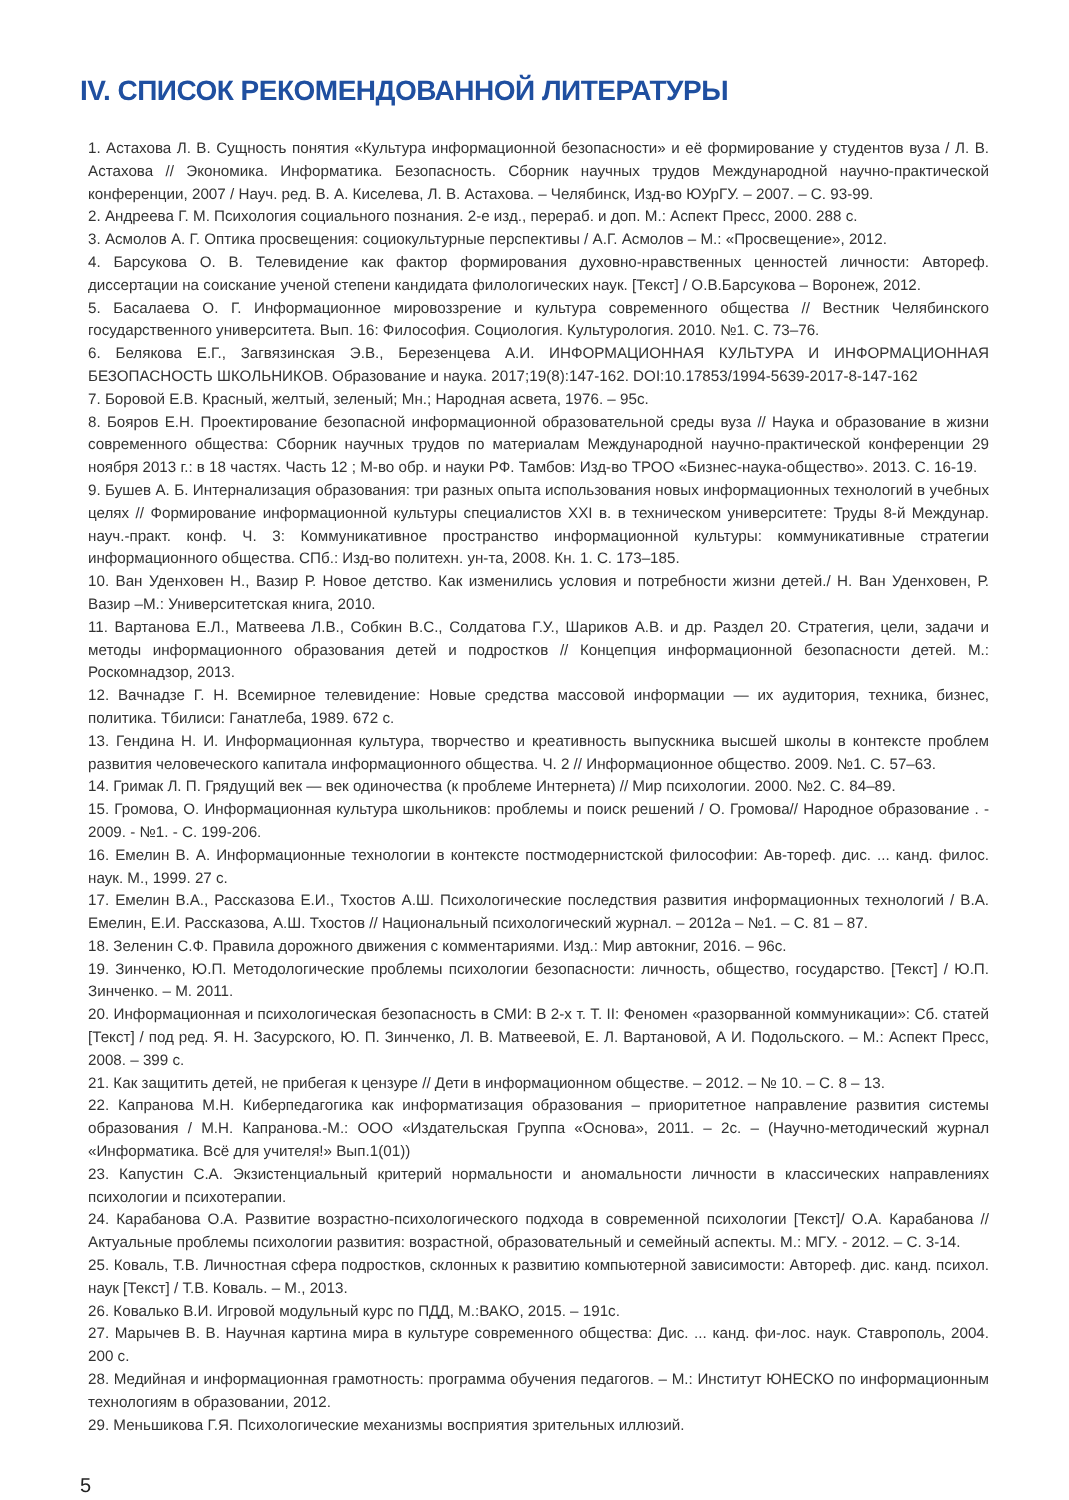IV. СПИСОК РЕКОМЕНДОВАННОЙ ЛИТЕРАТУРЫ
1. Астахова Л. В. Сущность понятия «Культура информационной безопасности» и её формирование у студентов вуза / Л. В. Астахова // Экономика. Информатика. Безопасность. Сборник научных трудов Международной научно-практической конференции, 2007 / Науч. ред. В. А. Киселева, Л. В. Астахова. – Челябинск, Изд-во ЮУрГУ. – 2007. – С. 93-99.
2. Андреева Г. М. Психология социального познания. 2-е изд., перераб. и доп. М.: Аспект Пресс, 2000. 288 с.
3. Асмолов А. Г. Оптика просвещения: социокультурные перспективы / А.Г. Асмолов – М.: «Просвещение», 2012.
4. Барсукова О. В. Телевидение как фактор формирования духовно-нравственных ценностей личности: Автореф. диссертации на соискание ученой степени кандидата филологических наук. [Текст] / О.В.Барсукова – Воронеж, 2012.
5. Басалаева О. Г. Информационное мировоззрение и культура современного общества // Вестник Челябинского государственного университета. Вып. 16: Философия. Социология. Культурология. 2010. №1. С. 73–76.
6. Белякова Е.Г., Загвязинская Э.В., Березенцева А.И. ИНФОРМАЦИОННАЯ КУЛЬТУРА И ИНФОРМАЦИОННАЯ БЕЗОПАСНОСТЬ ШКОЛЬНИКОВ. Образование и наука. 2017;19(8):147-162. DOI:10.17853/1994-5639-2017-8-147-162
7. Боровой Е.В. Красный, желтый, зеленый; Мн.; Народная асвета, 1976. – 95с.
8. Бояров Е.Н. Проектирование безопасной информационной образовательной среды вуза // Наука и образование в жизни современного общества: Сборник научных трудов по материалам Международной научно-практической конференции 29 ноября 2013 г.: в 18 частях. Часть 12 ; М-во обр. и науки РФ. Тамбов: Изд-во ТРОО «Бизнес-наука-общество». 2013. С. 16-19.
9. Бушев А. Б. Интернализация образования: три разных опыта использования новых информационных технологий в учебных целях // Формирование информационной культуры специалистов XXI в. в техническом университете: Труды 8-й Междунар. науч.-практ. конф. Ч. 3: Коммуникативное пространство информационной культуры: коммуникативные стратегии информационного общества. СПб.: Изд-во политехн. ун-та, 2008. Кн. 1. С. 173–185.
10. Ван Уденховен Н., Вазир Р. Новое детство. Как изменились условия и потребности жизни детей./ Н. Ван Уденховен, Р. Вазир –М.: Университетская книга, 2010.
11. Вартанова Е.Л., Матвеева Л.В., Собкин В.С., Солдатова Г.У., Шариков А.В. и др. Раздел 20. Стратегия, цели, задачи и методы информационного образования детей и подростков // Концепция информационной безопасности детей. М.: Роскомнадзор, 2013.
12. Вачнадзе Г. Н. Всемирное телевидение: Новые средства массовой информации — их аудитория, техника, бизнес, политика. Тбилиси: Ганатлеба, 1989. 672 с.
13. Гендина Н. И. Информационная культура, творчество и креативность выпускника высшей школы в контексте проблем развития человеческого капитала информационного общества. Ч. 2 // Информационное общество. 2009. №1. С. 57–63.
14. Гримак Л. П. Грядущий век — век одиночества (к проблеме Интернета) // Мир психологии. 2000. №2. С. 84–89.
15. Громова, О. Информационная культура школьников: проблемы и поиск решений / О. Громова// Народное образование . - 2009. - №1. - С. 199-206.
16. Емелин В. А. Информационные технологии в контексте постмодернистской философии: Ав-тореф. дис. ... канд. филос. наук. М., 1999. 27 с.
17. Емелин В.А., Рассказова Е.И., Тхостов А.Ш. Психологические последствия развития информационных технологий / В.А. Емелин, Е.И. Рассказова, А.Ш. Тхостов // Национальный психологический журнал. – 2012а – №1. – С. 81 – 87.
18. Зеленин С.Ф. Правила дорожного движения с комментариями. Изд.: Мир автокниг, 2016. – 96с.
19. Зинченко, Ю.П. Методологические проблемы психологии безопасности: личность, общество, государство. [Текст] / Ю.П. Зинченко. – М. 2011.
20. Информационная и психологическая безопасность в СМИ: В 2-х т. Т. II: Феномен «разорванной коммуникации»: Сб. статей [Текст] / под ред. Я. Н. Засурского, Ю. П. Зинченко, Л. В. Матвеевой, Е. Л. Вартановой, А И. Подольского. – М.: Аспект Пресс, 2008. – 399 с.
21. Как защитить детей, не прибегая к цензуре // Дети в информационном обществе. – 2012. – № 10. – С. 8 – 13.
22. Капранова М.Н. Киберпедагогика как информатизация образования – приоритетное направление развития системы образования / М.Н. Капранова.-М.: ООО «Издательская Группа «Основа», 2011. – 2с. – (Научно-методический журнал «Информатика. Всё для учителя!» Вып.1(01))
23. Капустин С.А. Экзистенциальный критерий нормальности и аномальности личности в классических направлениях психологии и психотерапии.
24. Карабанова О.А. Развитие возрастно-психологического подхода в современной психологии [Текст]/ О.А. Карабанова // Актуальные проблемы психологии развития: возрастной, образовательный и семейный аспекты. М.: МГУ. - 2012. – С. 3-14.
25. Коваль, Т.В. Личностная сфера подростков, склонных к развитию компьютерной зависимости: Автореф. дис. канд. психол. наук [Текст] / Т.В. Коваль. – М., 2013.
26. Ковалько В.И. Игровой модульный курс по ПДД, М.:ВАКО, 2015. – 191с.
27. Марычев В. В. Научная картина мира в культуре современного общества: Дис. ... канд. фи-лос. наук. Ставрополь, 2004. 200 с.
28. Медийная и информационная грамотность: программа обучения педагогов. – М.: Институт ЮНЕСКО по информационным технологиям в образовании, 2012.
29. Меньшикова Г.Я. Психологические механизмы восприятия зрительных иллюзий.
5